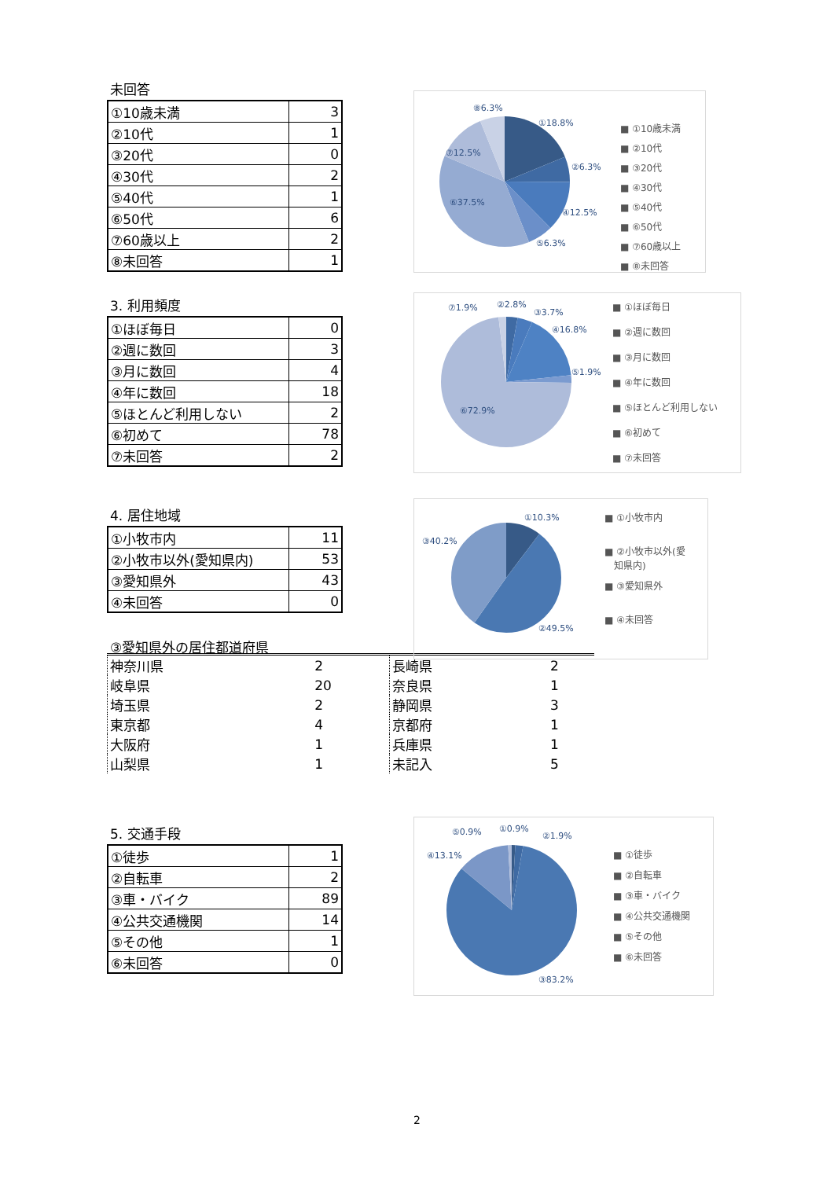未回答
| ①10歳未満 | 3 |
| ②10代 | 1 |
| ③20代 | 0 |
| ④30代 | 2 |
| ⑤40代 | 1 |
| ⑥50代 | 6 |
| ⑦60歳以上 | 2 |
| ⑧未回答 | 1 |
⑧6.3%
①18.8%
⑦12.5%
②6.3%
⑥37.5%
④12.5%
⑤6.3%
■ ①10歳未満
■ ②10代
■ ③20代
■ ④30代
■ ⑤40代
■ ⑥50代
■ ⑦60歳以上
■ ⑧未回答
3. 利用頻度
| ①ほぼ毎日 | 0 |
| ②週に数回 | 3 |
| ③月に数回 | 4 |
| ④年に数回 | 18 |
| ⑤ほとんど利用しない | 2 |
| ⑥初めて | 78 |
| ⑦未回答 | 2 |
⑦1.9%
②2.8%
③3.7%
④16.8%
⑤1.9%
⑥72.9%
■ ①ほぼ毎日
■ ②週に数回
■ ③月に数回
■ ④年に数回
■ ⑤ほとんど利用しない
■ ⑥初めて
■ ⑦未回答
4. 居住地域
| ①小牧市内 | 11 |
| ②小牧市以外(愛知県内) | 53 |
| ③愛知県外 | 43 |
| ④未回答 | 0 |
③愛知県外の居住都道府県
①10.3%
③40.2%
②49.5%
■ ①小牧市内
■ ②小牧市以外(愛
知県内)
■ ③愛知県外
■ ④未回答
| 神奈川県 | 2 | 長崎県 | 2 |
| 岐阜県 | 20 | 奈良県 | 1 |
| 埼玉県 | 2 | 静岡県 | 3 |
| 東京都 | 4 | 京都府 | 1 |
| 大阪府 | 1 | 兵庫県 | 1 |
| 山梨県 | 1 | 未記入 | 5 |
5. 交通手段
| ①徒歩 | 1 |
| ②自転車 | 2 |
| ③車・バイク | 89 |
| ④公共交通機関 | 14 |
| ⑤その他 | 1 |
| ⑥未回答 | 0 |
⑤0.9%
①0.9%
②1.9%
④13.1%
③83.2%
■ ①徒歩
■ ②自転車
■ ③車・バイク
■ ④公共交通機関
■ ⑤その他
■ ⑥未回答
2